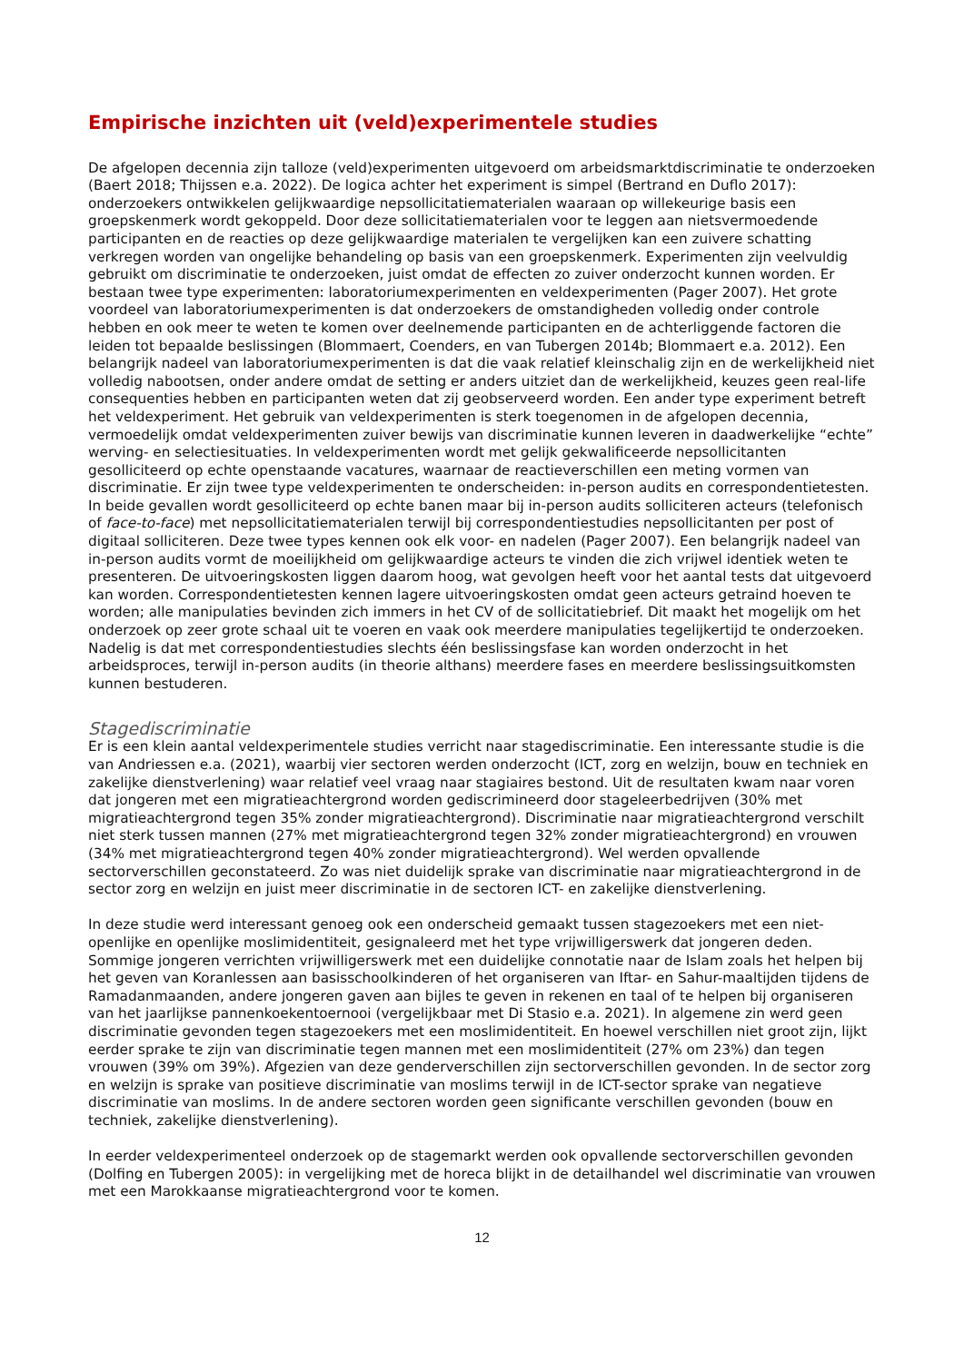Empirische inzichten uit (veld)experimentele studies
De afgelopen decennia zijn talloze (veld)experimenten uitgevoerd om arbeidsmarktdiscriminatie te onderzoeken (Baert 2018; Thijssen e.a. 2022). De logica achter het experiment is simpel (Bertrand en Duflo 2017): onderzoekers ontwikkelen gelijkwaardige nepsollicitatiematerialen waaraan op willekeurige basis een groepskenmerk wordt gekoppeld. Door deze sollicitatiematerialen voor te leggen aan nietsvermoedende participanten en de reacties op deze gelijkwaardige materialen te vergelijken kan een zuivere schatting verkregen worden van ongelijke behandeling op basis van een groepskenmerk. Experimenten zijn veelvuldig gebruikt om discriminatie te onderzoeken, juist omdat de effecten zo zuiver onderzocht kunnen worden. Er bestaan twee type experimenten: laboratoriumexperimenten en veldexperimenten (Pager 2007). Het grote voordeel van laboratoriumexperimenten is dat onderzoekers de omstandigheden volledig onder controle hebben en ook meer te weten te komen over deelnemende participanten en de achterliggende factoren die leiden tot bepaalde beslissingen (Blommaert, Coenders, en van Tubergen 2014b; Blommaert e.a. 2012). Een belangrijk nadeel van laboratoriumexperimenten is dat die vaak relatief kleinschalig zijn en de werkelijkheid niet volledig nabootsen, onder andere omdat de setting er anders uitziet dan de werkelijkheid, keuzes geen real-life consequenties hebben en participanten weten dat zij geobserveerd worden. Een ander type experiment betreft het veldexperiment. Het gebruik van veldexperimenten is sterk toegenomen in de afgelopen decennia, vermoedelijk omdat veldexperimenten zuiver bewijs van discriminatie kunnen leveren in daadwerkelijke “echte” werving- en selectiesituaties. In veldexperimenten wordt met gelijk gekwalificeerde nepsollicitanten gesolliciteerd op echte openstaande vacatures, waarnaar de reactieverschillen een meting vormen van discriminatie. Er zijn twee type veldexperimenten te onderscheiden: in-person audits en correspondentietesten. In beide gevallen wordt gesolliciteerd op echte banen maar bij in-person audits solliciteren acteurs (telefonisch of face-to-face) met nepsollicitatiematerialen terwijl bij correspondentiestudies nepsollicitanten per post of digitaal solliciteren. Deze twee types kennen ook elk voor- en nadelen (Pager 2007). Een belangrijk nadeel van in-person audits vormt de moeilijkheid om gelijkwaardige acteurs te vinden die zich vrijwel identiek weten te presenteren. De uitvoeringskosten liggen daarom hoog, wat gevolgen heeft voor het aantal tests dat uitgevoerd kan worden. Correspondentietesten kennen lagere uitvoeringskosten omdat geen acteurs getraind hoeven te worden; alle manipulaties bevinden zich immers in het CV of de sollicitatiebrief. Dit maakt het mogelijk om het onderzoek op zeer grote schaal uit te voeren en vaak ook meerdere manipulaties tegelijkertijd te onderzoeken. Nadelig is dat met correspondentiestudies slechts één beslissingsfase kan worden onderzocht in het arbeidsproces, terwijl in-person audits (in theorie althans) meerdere fases en meerdere beslissingsuitkomsten kunnen bestuderen.
Stagediscriminatie
Er is een klein aantal veldexperimentele studies verricht naar stagediscriminatie. Een interessante studie is die van Andriessen e.a. (2021), waarbij vier sectoren werden onderzocht (ICT, zorg en welzijn, bouw en techniek en zakelijke dienstverlening) waar relatief veel vraag naar stagiaires bestond. Uit de resultaten kwam naar voren dat jongeren met een migratieachtergrond worden gediscrimineerd door stageleerbedrijven (30% met migratieachtergrond tegen 35% zonder migratieachtergrond). Discriminatie naar migratieachtergrond verschilt niet sterk tussen mannen (27% met migratieachtergrond tegen 32% zonder migratieachtergrond) en vrouwen (34% met migratieachtergrond tegen 40% zonder migratieachtergrond). Wel werden opvallende sectorverschillen geconstateerd. Zo was niet duidelijk sprake van discriminatie naar migratieachtergrond in de sector zorg en welzijn en juist meer discriminatie in de sectoren ICT- en zakelijke dienstverlening.
In deze studie werd interessant genoeg ook een onderscheid gemaakt tussen stagezoekers met een niet-openlijke en openlijke moslimidentiteit, gesignaleerd met het type vrijwilligerswerk dat jongeren deden. Sommige jongeren verrichten vrijwilligerswerk met een duidelijke connotatie naar de Islam zoals het helpen bij het geven van Koranlessen aan basisschoolkinderen of het organiseren van Iftar- en Sahur-maaltijden tijdens de Ramadanmaanden, andere jongeren gaven aan bijles te geven in rekenen en taal of te helpen bij organiseren van het jaarlijkse pannenkoekentoernooi (vergelijkbaar met Di Stasio e.a. 2021). In algemene zin werd geen discriminatie gevonden tegen stagezoekers met een moslimidentiteit. En hoewel verschillen niet groot zijn, lijkt eerder sprake te zijn van discriminatie tegen mannen met een moslimidentiteit (27% om 23%) dan tegen vrouwen (39% om 39%). Afgezien van deze genderverschillen zijn sectorverschillen gevonden. In de sector zorg en welzijn is sprake van positieve discriminatie van moslims terwijl in de ICT-sector sprake van negatieve discriminatie van moslims. In de andere sectoren worden geen significante verschillen gevonden (bouw en techniek, zakelijke dienstverlening).
In eerder veldexperimenteel onderzoek op de stagemarkt werden ook opvallende sectorverschillen gevonden (Dolfing en Tubergen 2005): in vergelijking met de horeca blijkt in de detailhandel wel discriminatie van vrouwen met een Marokkaanse migratieachtergrond voor te komen.
12